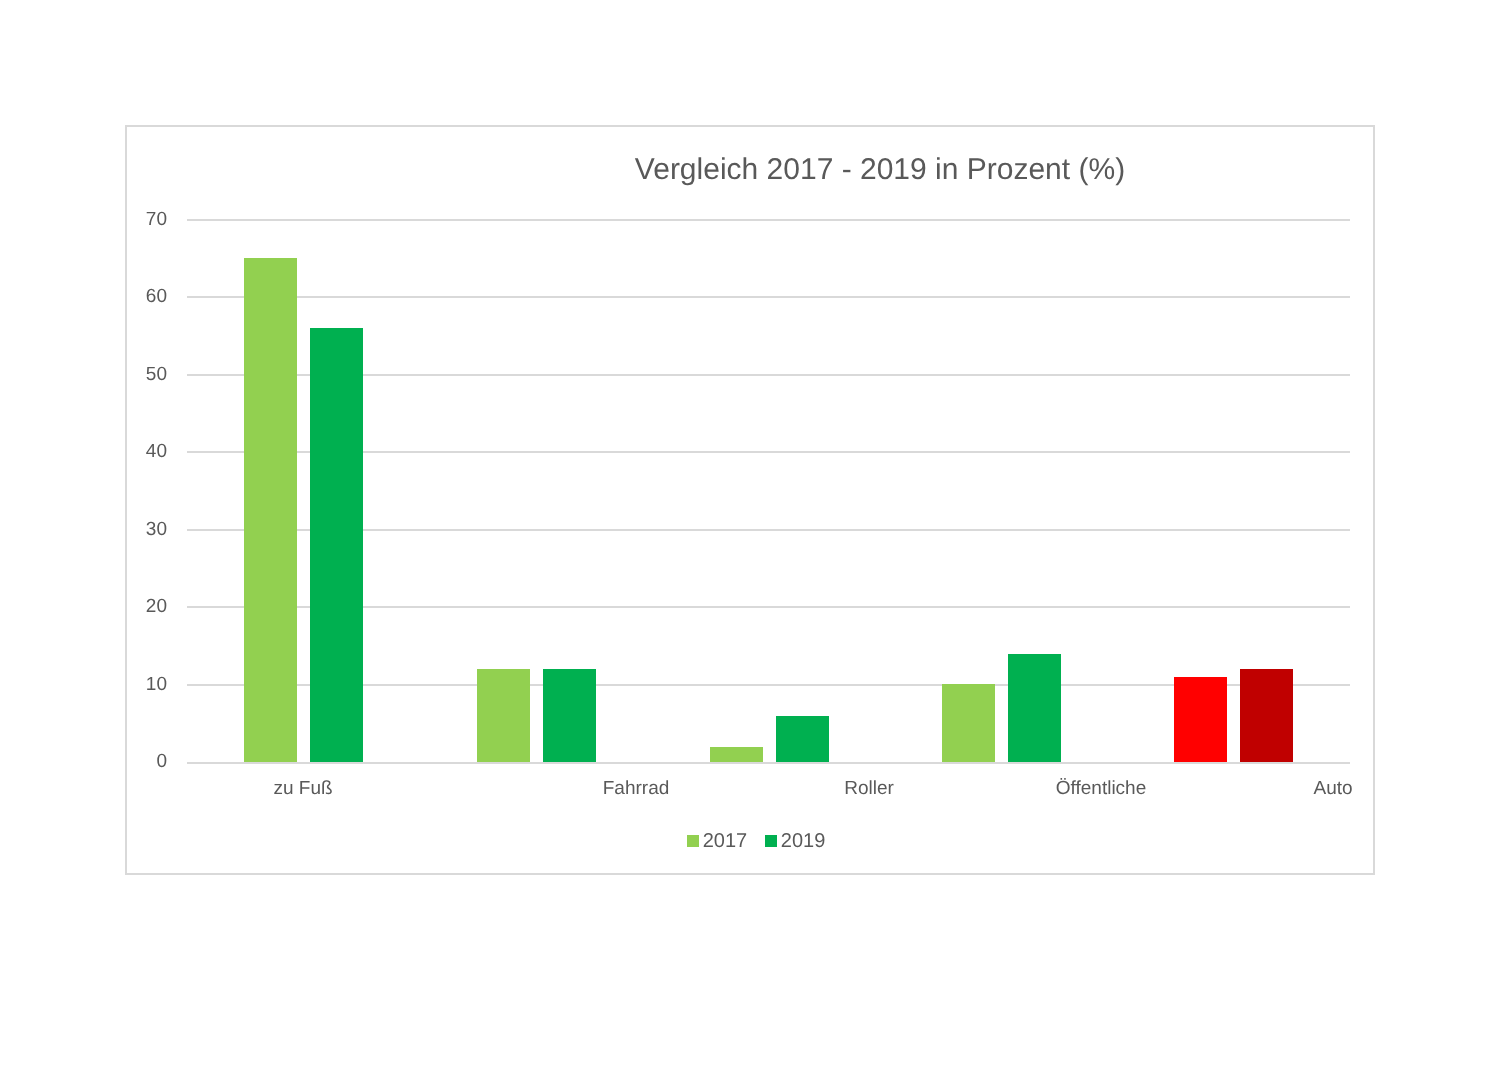Vergleich 2017 - 2019 in Prozent (%)
70
60
50
40
30
20
10
0
zu Fuß Fahrrad Roller Öffentliche Auto
2017 2019